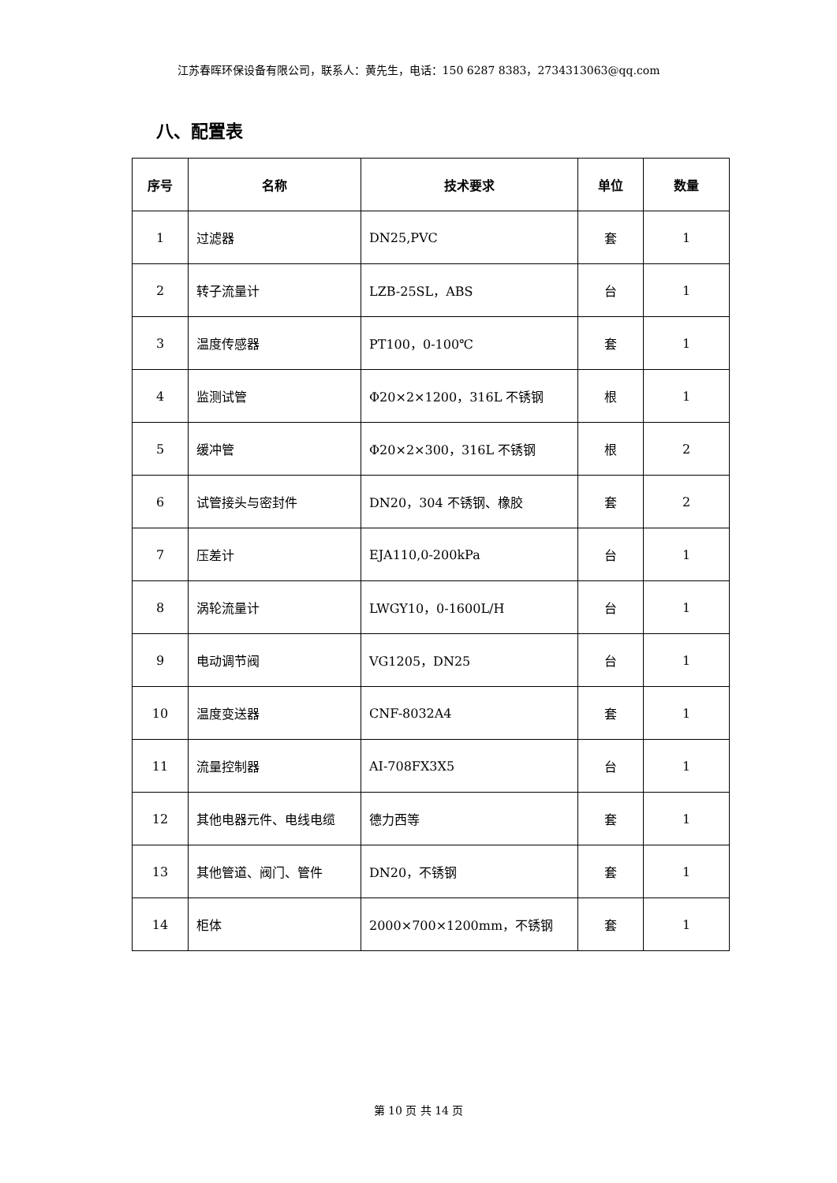江苏春晖环保设备有限公司，联系人：黄先生，电话：150 6287 8383，2734313063@qq.com
八、配置表
| 序号 | 名称 | 技术要求 | 单位 | 数量 |
| --- | --- | --- | --- | --- |
| 1 | 过滤器 | DN25,PVC | 套 | 1 |
| 2 | 转子流量计 | LZB-25SL，ABS | 台 | 1 |
| 3 | 温度传感器 | PT100，0-100℃ | 套 | 1 |
| 4 | 监测试管 | Φ20×2×1200，316L 不锈钢 | 根 | 1 |
| 5 | 缓冲管 | Φ20×2×300，316L 不锈钢 | 根 | 2 |
| 6 | 试管接头与密封件 | DN20，304 不锈钢、橡胶 | 套 | 2 |
| 7 | 压差计 | EJA110,0-200kPa | 台 | 1 |
| 8 | 涡轮流量计 | LWGY10，0-1600L/H | 台 | 1 |
| 9 | 电动调节阀 | VG1205，DN25 | 台 | 1 |
| 10 | 温度变送器 | CNF-8032A4 | 套 | 1 |
| 11 | 流量控制器 | AI-708FX3X5 | 台 | 1 |
| 12 | 其他电器元件、电线电缆 | 德力西等 | 套 | 1 |
| 13 | 其他管道、阀门、管件 | DN20，不锈钢 | 套 | 1 |
| 14 | 柜体 | 2000×700×1200mm，不锈钢 | 套 | 1 |
第 10 页 共 14 页